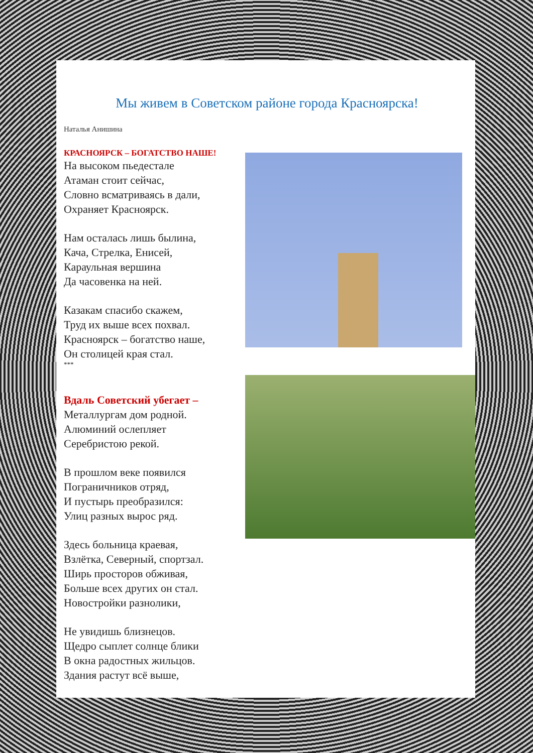Мы живем в Советском районе города Красноярска!
Наталья Анишина
КРАСНОЯРСК – БОГАТСТВО НАШЕ!
На высоком пьедестале
Атаман стоит сейчас,
Словно всматриваясь в дали,
Охраняет Красноярск.
Нам осталась лишь былина,
Кача, Стрелка, Енисей,
Караульная вершина
Да часовенка на ней.
Казакам спасибо скажем,
Труд их выше всех похвал.
Красноярск – богатство наше,
Он столицей края стал.
***
Вдаль Советский убегает –
Металлургам дом родной.
Алюминий ослепляет
Серебристою рекой.
В прошлом веке появился
Пограничников отряд,
И пустырь преобразился:
Улиц разных вырос ряд.
Здесь больница краевая,
Взлётка, Северный, спортзал.
Ширь просторов обживая,
Больше всех других он стал.
Новостройки разнолики,
Не увидишь близнецов.
Щедро сыплет солнце блики
В окна радостных жильцов.
Здания растут всё выше,